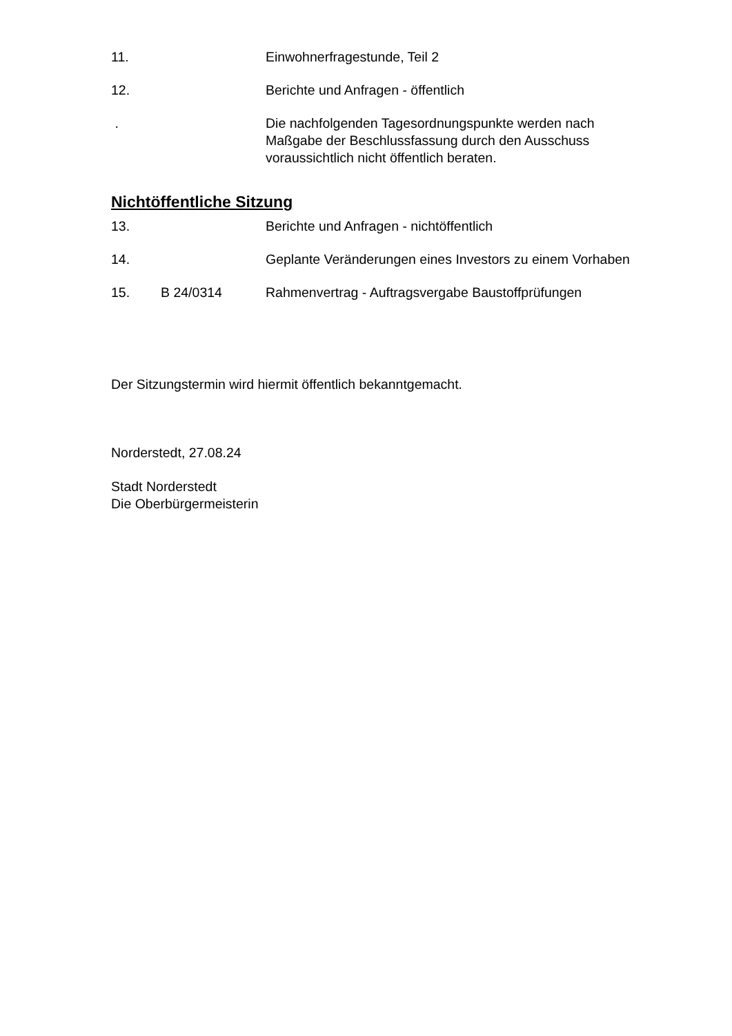11. Einwohnerfragestunde, Teil 2
12. Berichte und Anfragen - öffentlich
. Die nachfolgenden Tagesordnungspunkte werden nach Maßgabe der Beschlussfassung durch den Ausschuss voraussichtlich nicht öffentlich beraten.
Nichtöffentliche Sitzung
13. Berichte und Anfragen - nichtöffentlich
14. Geplante Veränderungen eines Investors zu einem Vorhaben
15. B 24/0314 Rahmenvertrag - Auftragsvergabe Baustoffprüfungen
Der Sitzungstermin wird hiermit öffentlich bekanntgemacht.
Norderstedt, 27.08.24
Stadt Norderstedt
Die Oberbürgermeisterin